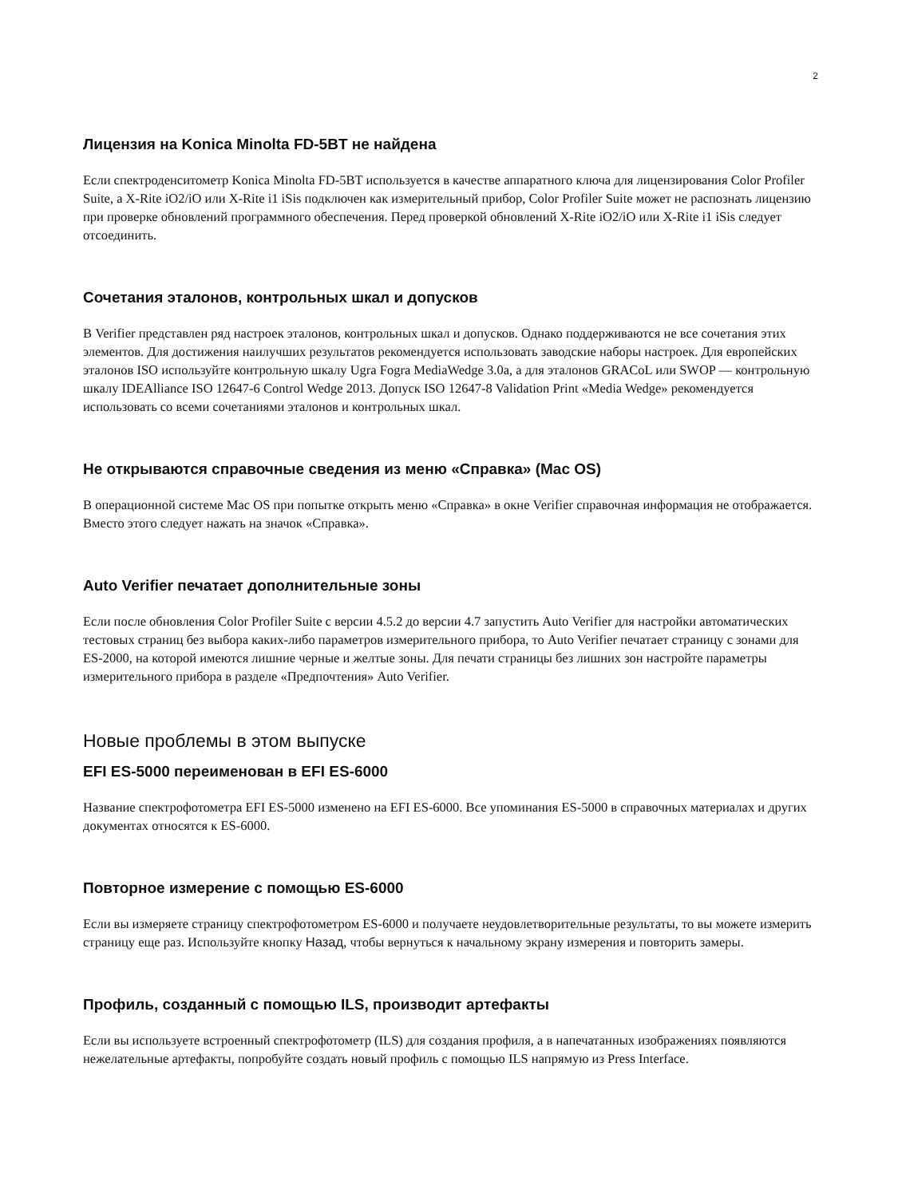2
Лицензия на Konica Minolta FD-5BT не найдена
Если спектроденситометр Konica Minolta FD-5BT используется в качестве аппаратного ключа для лицензирования Color Profiler Suite, а X-Rite iO2/iO или X-Rite i1 iSis подключен как измерительный прибор, Color Profiler Suite может не распознать лицензию при проверке обновлений программного обеспечения. Перед проверкой обновлений X-Rite iO2/iO или X-Rite i1 iSis следует отсоединить.
Сочетания эталонов, контрольных шкал и допусков
В Verifier представлен ряд настроек эталонов, контрольных шкал и допусков. Однако поддерживаются не все сочетания этих элементов. Для достижения наилучших результатов рекомендуется использовать заводские наборы настроек. Для европейских эталонов ISO используйте контрольную шкалу Ugra Fogra MediaWedge 3.0a, а для эталонов GRACoL или SWOP — контрольную шкалу IDEAlliance ISO 12647-6 Control Wedge 2013. Допуск ISO 12647-8 Validation Print «Media Wedge» рекомендуется использовать со всеми сочетаниями эталонов и контрольных шкал.
Не открываются справочные сведения из меню «Справка» (Mac OS)
В операционной системе Mac OS при попытке открыть меню «Справка» в окне Verifier справочная информация не отображается. Вместо этого следует нажать на значок «Справка».
Auto Verifier печатает дополнительные зоны
Если после обновления Color Profiler Suite с версии 4.5.2 до версии 4.7 запустить Auto Verifier для настройки автоматических тестовых страниц без выбора каких-либо параметров измерительного прибора, то Auto Verifier печатает страницу с зонами для ES-2000, на которой имеются лишние черные и желтые зоны. Для печати страницы без лишних зон настройте параметры измерительного прибора в разделе «Предпочтения» Auto Verifier.
Новые проблемы в этом выпуске
EFI ES-5000 переименован в EFI ES-6000
Название спектрофотометра EFI ES-5000 изменено на EFI ES-6000. Все упоминания ES-5000 в справочных материалах и других документах относятся к ES-6000.
Повторное измерение с помощью ES-6000
Если вы измеряете страницу спектрофотометром ES-6000 и получаете неудовлетворительные результаты, то вы можете измерить страницу еще раз. Используйте кнопку Назад, чтобы вернуться к начальному экрану измерения и повторить замеры.
Профиль, созданный с помощью ILS, производит артефакты
Если вы используете встроенный спектрофотометр (ILS) для создания профиля, а в напечатанных изображениях появляются нежелательные артефакты, попробуйте создать новый профиль с помощью ILS напрямую из Press Interface.